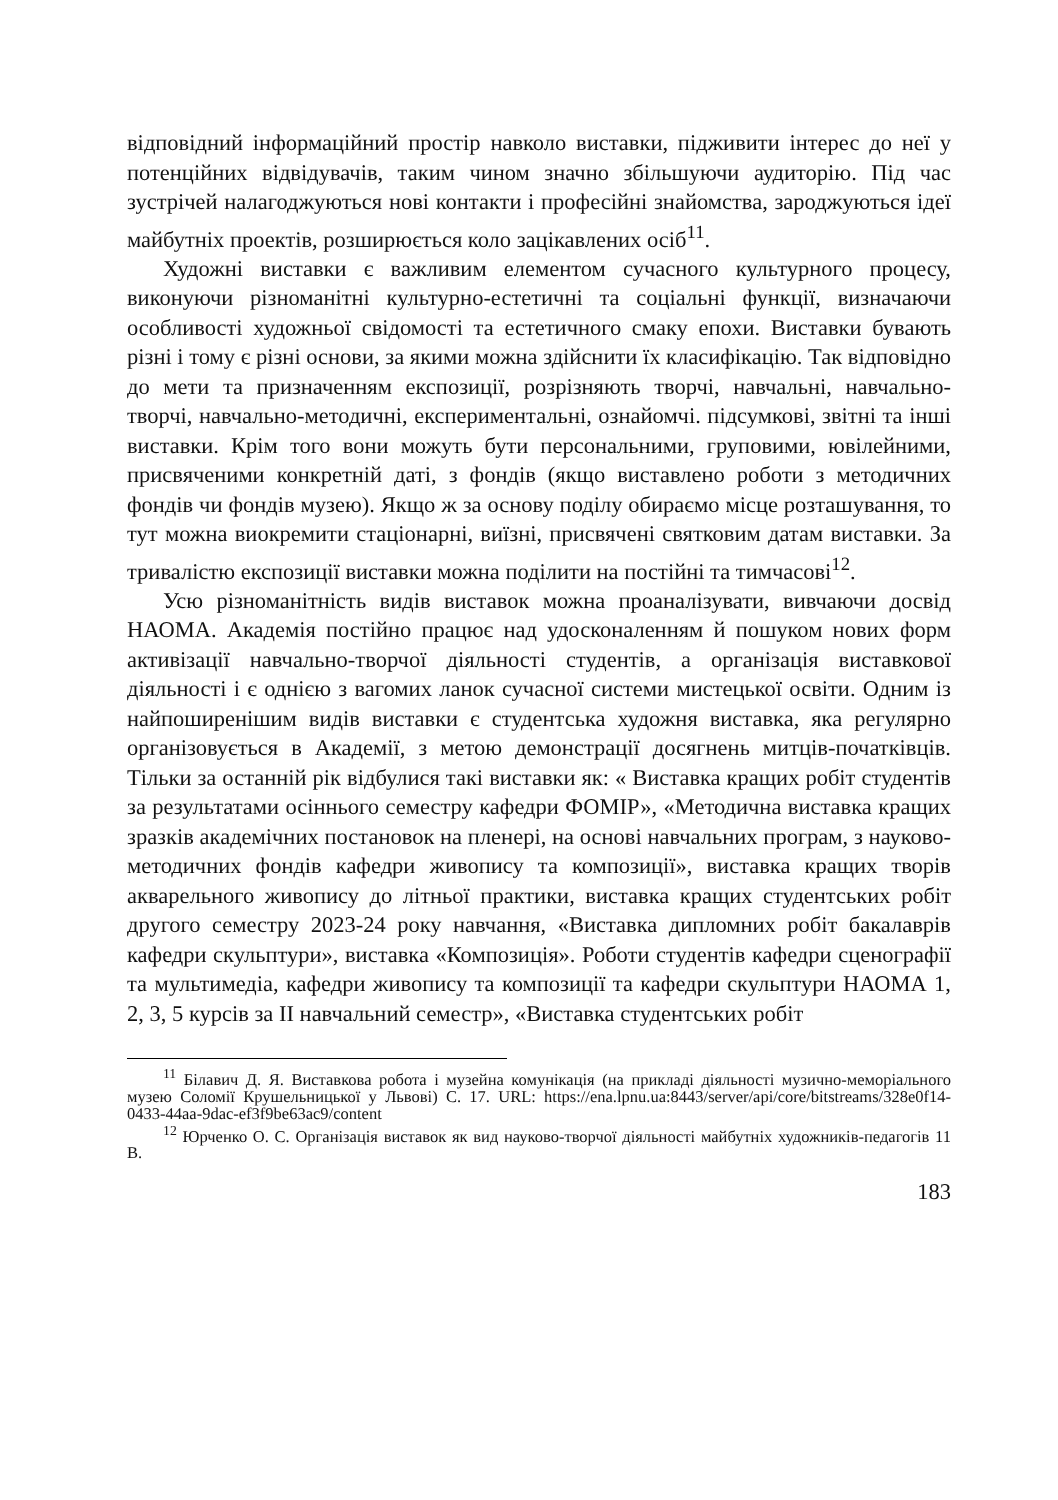відповідний інформаційний простір навколо виставки, підживити інтерес до неї у потенційних відвідувачів, таким чином значно збільшуючи аудиторію. Під час зустрічей налагоджуються нові контакти і професійні знайомства, зароджуються ідеї майбутніх проектів, розширюється коло зацікавлених осіб<sup>11</sup>.
Художні виставки є важливим елементом сучасного культурного процесу, виконуючи різноманітні культурно-естетичні та соціальні функції, визначаючи особливості художньої свідомості та естетичного смаку епохи. Виставки бувають різні і тому є різні основи, за якими можна здійснити їх класифікацію. Так відповідно до мети та призначенням експозиції, розрізняють творчі, навчальні, навчально-творчі, навчально-методичні, експериментальні, ознайомчі. підсумкові, звітні та інші виставки. Крім того вони можуть бути персональними, груповими, ювілейними, присвяченими конкретній даті, з фондів (якщо виставлено роботи з методичних фондів чи фондів музею). Якщо ж за основу поділу обираємо місце розташування, то тут можна виокремити стаціонарні, виїзні, присвячені святковим датам виставки. За тривалістю експозиції виставки можна поділити на постійні та тимчасові<sup>12</sup>.
Усю різноманітність видів виставок можна проаналізувати, вивчаючи досвід НАОМА. Академія постійно працює над удосконаленням й пошуком нових форм активізації навчально-творчої діяльності студентів, а організація виставкової діяльності і є однією з вагомих ланок сучасної системи мистецької освіти. Одним із найпоширенішим видів виставки є студентська художня виставка, яка регулярно організовується в Академії, з метою демонстрації досягнень митців-початківців. Тільки за останній рік відбулися такі виставки як: « Виставка кращих робіт студентів за результатами осіннього семестру кафедри ФОМІР», «Методична виставка кращих зразків академічних постановок на пленері, на основі навчальних програм, з науково-методичних фондів кафедри живопису та композиції», виставка кращих творів акварельного живопису до літньої практики, виставка кращих студентських робіт другого семестру 2023-24 року навчання, «Виставка дипломних робіт бакалаврів кафедри скульптури», виставка «Композиція». Роботи студентів кафедри сценографії та мультимедіа, кафедри живопису та композиції та кафедри скульптури НАОМА 1, 2, 3, 5 курсів за ІІ навчальний семестр», «Виставка студентських робіт
<sup>11</sup> Білавич Д. Я. Виставкова робота і музейна комунікація (на прикладі діяльності музично-меморіального музею Соломії Крушельницької у Львові) С. 17. URL: https://ena.lpnu.ua:8443/server/api/core/bitstreams/328e0f14-0433-44aa-9dac-ef3f9be63ac9/content
<sup>12</sup> Юрченко О. С. Організація виставок як вид науково-творчої діяльності майбутніх художників-педагогів 11 В.
183